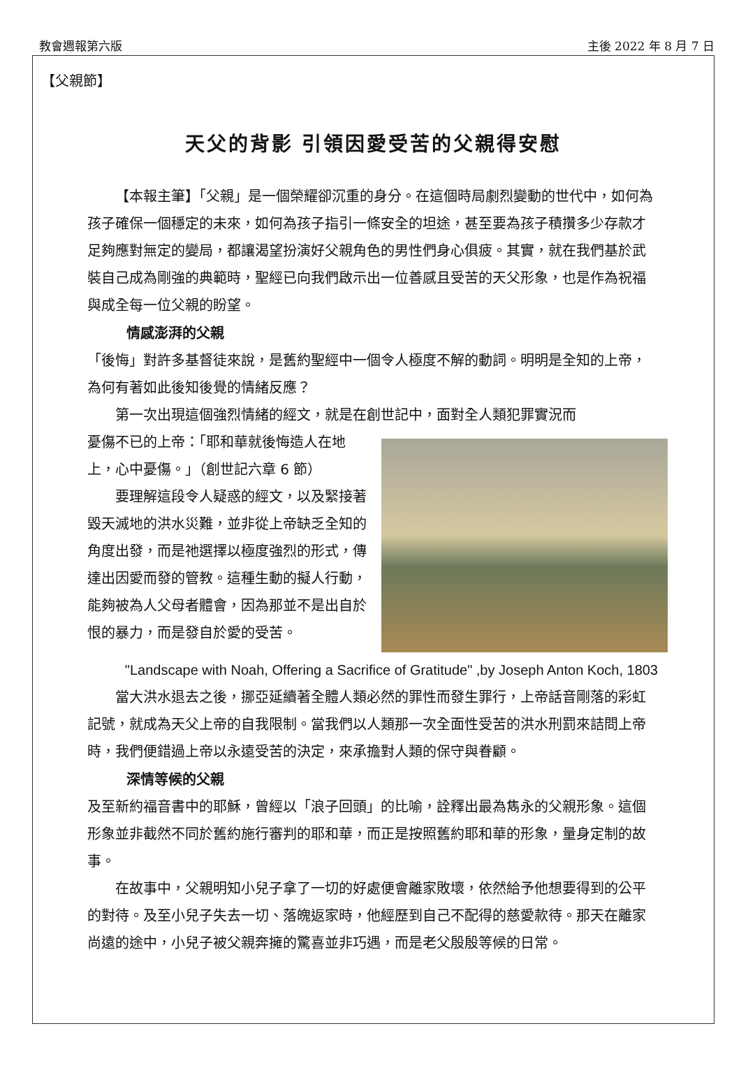教會週報第六版 主後 2022 年 8 月 7 日
【父親節】
天父的背影 引領因愛受苦的父親得安慰
【本報主筆】「父親」是一個榮耀卻沉重的身分。在這個時局劇烈變動的世代中，如何為孩子確保一個穩定的未來，如何為孩子指引一條安全的坦途，甚至要為孩子積攢多少存款才足夠應對無定的變局，都讓渴望扮演好父親角色的男性們身心俱疲。其實，就在我們基於武裝自己成為剛強的典範時，聖經已向我們啟示出一位善感且受苦的天父形象，也是作為祝福與成全每一位父親的盼望。
情感澎湃的父親
「後悔」對許多基督徒來說，是舊約聖經中一個令人極度不解的動詞。明明是全知的上帝，為何有著如此後知後覺的情緒反應？
第一次出現這個強烈情緒的經文，就是在創世記中，面對全人類犯罪實況而
憂傷不已的上帝：「耶和華就後悔造人在地上，心中憂傷。」（創世記六章 6 節）
要理解這段令人疑惑的經文，以及緊接著毀天滅地的洪水災難，並非從上帝缺乏全知的角度出發，而是祂選擇以極度強烈的形式，傳達出因愛而發的管教。這種生動的擬人行動，能夠被為人父母者體會，因為那並不是出自於恨的暴力，而是發自於愛的受苦。
"Landscape with Noah, Offering a Sacrifice of Gratitude" ,by Joseph Anton Koch, 1803
當大洪水退去之後，挪亞延續著全體人類必然的罪性而發生罪行，上帝話音剛落的彩虹記號，就成為天父上帝的自我限制。當我們以人類那一次全面性受苦的洪水刑罰來詰問上帝時，我們便錯過上帝以永遠受苦的決定，來承擔對人類的保守與眷顧。
深情等候的父親
及至新約福音書中的耶穌，曾經以「浪子回頭」的比喻，詮釋出最為雋永的父親形象。這個形象並非截然不同於舊約施行審判的耶和華，而正是按照舊約耶和華的形象，量身定制的故事。
在故事中，父親明知小兒子拿了一切的好處便會離家敗壞，依然給予他想要得到的公平的對待。及至小兒子失去一切、落魄返家時，他經歷到自己不配得的慈愛款待。那天在離家尚遠的途中，小兒子被父親奔擁的驚喜並非巧遇，而是老父殷殷等候的日常。